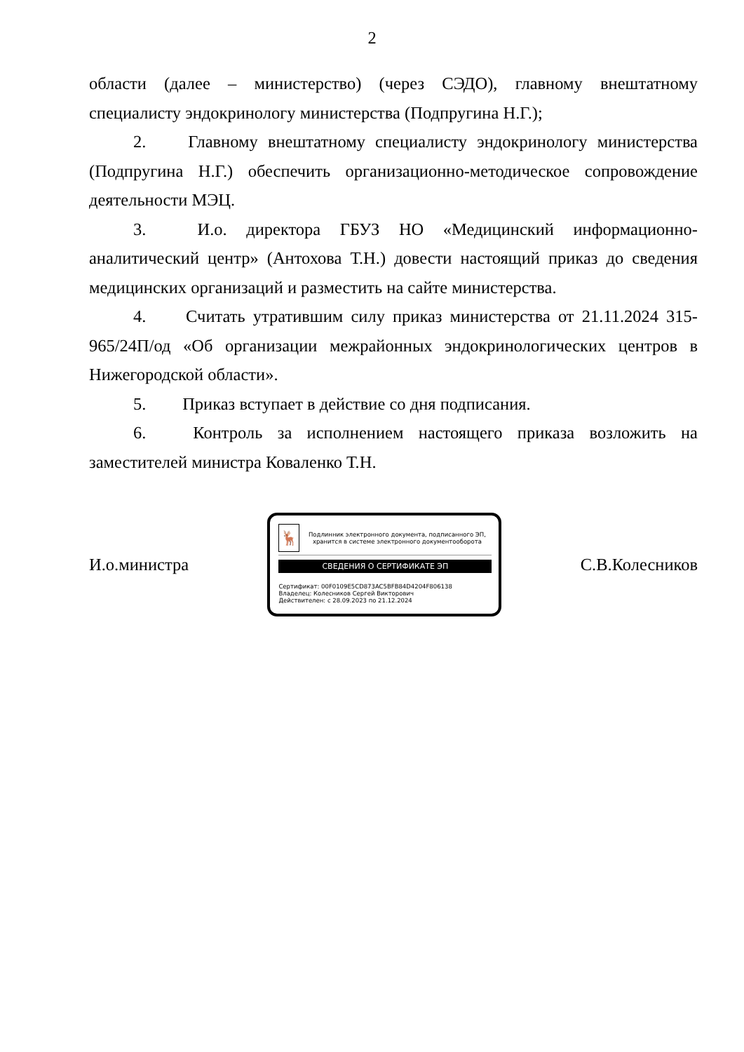2
области (далее – министерство) (через СЭДО), главному внештатному специалисту эндокринологу министерства (Подпругина Н.Г.);
2. Главному внештатному специалисту эндокринологу министерства (Подпругина Н.Г.) обеспечить организационно-методическое сопровождение деятельности МЭЦ.
3. И.о. директора ГБУЗ НО «Медицинский информационно-аналитический центр» (Антохова Т.Н.) довести настоящий приказ до сведения медицинских организаций и разместить на сайте министерства.
4. Считать утратившим силу приказ министерства от 21.11.2024 315-965/24П/од «Об организации межрайонных эндокринологических центров в Нижегородской области».
5. Приказ вступает в действие со дня подписания.
6. Контроль за исполнением настоящего приказа возложить на заместителей министра Коваленко Т.Н.
И.о.министра
🦌
Подлинник электронного документа, подписанного ЭП, хранится в системе электронного документооборота
СВЕДЕНИЯ О СЕРТИФИКАТЕ ЭП
Сертификат: 00F0109E5CD873AC5BFB84D4204F806138
Владелец: Колесников Сергей Викторович
Действителен: с 28.09.2023 по 21.12.2024
С.В.Колесников